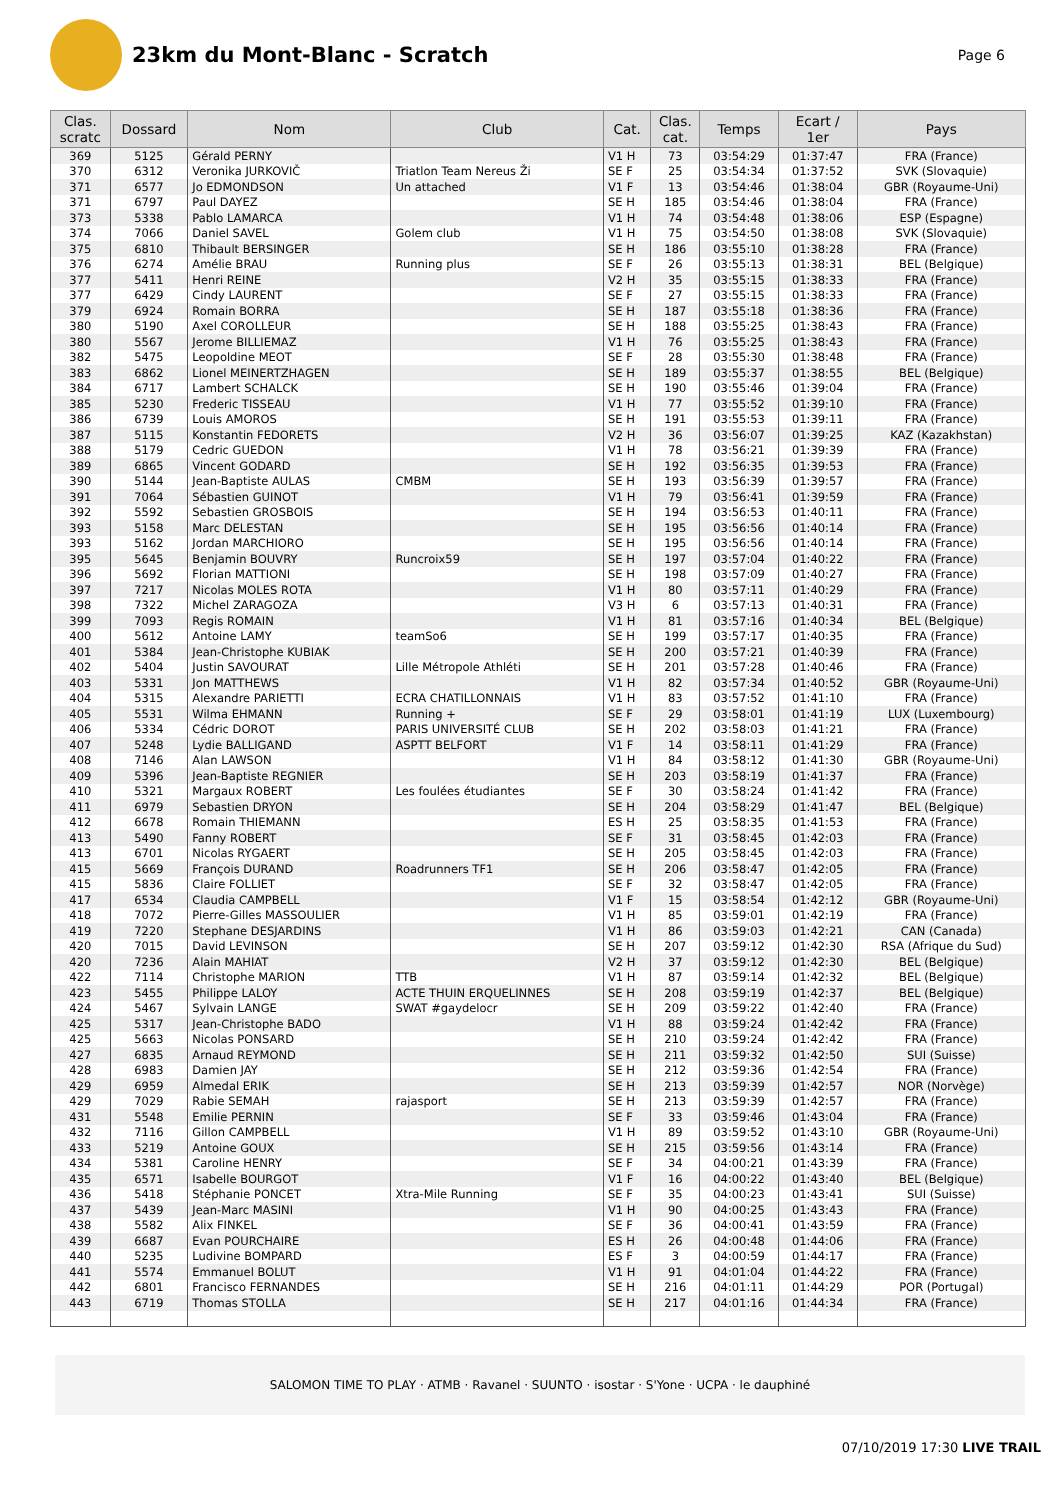23km du Mont-Blanc - Scratch
Page 6
| Clas. scratc | Dossard | Nom | Club | Cat. | Clas. cat. | Temps | Ecart / 1er | Pays |
| --- | --- | --- | --- | --- | --- | --- | --- | --- |
| 369 | 5125 | Gérald PERNY | | V1 H | 73 | 03:54:29 | 01:37:47 | FRA (France) |
| 370 | 6312 | Veronika JURKOVIČ | Triatlon Team Nereus Ži | SE F | 25 | 03:54:34 | 01:37:52 | SVK (Slovaquie) |
| 371 | 6577 | Jo EDMONDSON | Un attached | V1 F | 13 | 03:54:46 | 01:38:04 | GBR (Royaume-Uni) |
| 371 | 6797 | Paul DAYEZ | | SE H | 185 | 03:54:46 | 01:38:04 | FRA (France) |
| 373 | 5338 | Pablo LAMARCA | | V1 H | 74 | 03:54:48 | 01:38:06 | ESP (Espagne) |
| 374 | 7066 | Daniel SAVEL | Golem club | V1 H | 75 | 03:54:50 | 01:38:08 | SVK (Slovaquie) |
| 375 | 6810 | Thibault BERSINGER | | SE H | 186 | 03:55:10 | 01:38:28 | FRA (France) |
| 376 | 6274 | Amélie BRAU | Running plus | SE F | 26 | 03:55:13 | 01:38:31 | BEL (Belgique) |
| 377 | 5411 | Henri REINE | | V2 H | 35 | 03:55:15 | 01:38:33 | FRA (France) |
| 377 | 6429 | Cindy LAURENT | | SE F | 27 | 03:55:15 | 01:38:33 | FRA (France) |
| 379 | 6924 | Romain BORRA | | SE H | 187 | 03:55:18 | 01:38:36 | FRA (France) |
| 380 | 5190 | Axel COROLLEUR | | SE H | 188 | 03:55:25 | 01:38:43 | FRA (France) |
| 380 | 5567 | Jerome BILLIEMAZ | | V1 H | 76 | 03:55:25 | 01:38:43 | FRA (France) |
| 382 | 5475 | Leopoldine MEOT | | SE F | 28 | 03:55:30 | 01:38:48 | FRA (France) |
| 383 | 6862 | Lionel MEINERTZHAGEN | | SE H | 189 | 03:55:37 | 01:38:55 | BEL (Belgique) |
| 384 | 6717 | Lambert SCHALCK | | SE H | 190 | 03:55:46 | 01:39:04 | FRA (France) |
| 385 | 5230 | Frederic TISSEAU | | V1 H | 77 | 03:55:52 | 01:39:10 | FRA (France) |
| 386 | 6739 | Louis AMOROS | | SE H | 191 | 03:55:53 | 01:39:11 | FRA (France) |
| 387 | 5115 | Konstantin FEDORETS | | V2 H | 36 | 03:56:07 | 01:39:25 | KAZ (Kazakhstan) |
| 388 | 5179 | Cedric GUEDON | | V1 H | 78 | 03:56:21 | 01:39:39 | FRA (France) |
| 389 | 6865 | Vincent GODARD | | SE H | 192 | 03:56:35 | 01:39:53 | FRA (France) |
| 390 | 5144 | Jean-Baptiste AULAS | CMBM | SE H | 193 | 03:56:39 | 01:39:57 | FRA (France) |
| 391 | 7064 | Sébastien GUINOT | | V1 H | 79 | 03:56:41 | 01:39:59 | FRA (France) |
| 392 | 5592 | Sebastien GROSBOIS | | SE H | 194 | 03:56:53 | 01:40:11 | FRA (France) |
| 393 | 5158 | Marc DELESTAN | | SE H | 195 | 03:56:56 | 01:40:14 | FRA (France) |
| 393 | 5162 | Jordan MARCHIORO | | SE H | 195 | 03:56:56 | 01:40:14 | FRA (France) |
| 395 | 5645 | Benjamin BOUVRY | Runcroix59 | SE H | 197 | 03:57:04 | 01:40:22 | FRA (France) |
| 396 | 5692 | Florian MATTIONI | | SE H | 198 | 03:57:09 | 01:40:27 | FRA (France) |
| 397 | 7217 | Nicolas MOLES ROTA | | V1 H | 80 | 03:57:11 | 01:40:29 | FRA (France) |
| 398 | 7322 | Michel ZARAGOZA | | V3 H | 6 | 03:57:13 | 01:40:31 | FRA (France) |
| 399 | 7093 | Regis ROMAIN | | V1 H | 81 | 03:57:16 | 01:40:34 | BEL (Belgique) |
| 400 | 5612 | Antoine LAMY | teamSo6 | SE H | 199 | 03:57:17 | 01:40:35 | FRA (France) |
| 401 | 5384 | Jean-Christophe KUBIAK | | SE H | 200 | 03:57:21 | 01:40:39 | FRA (France) |
| 402 | 5404 | Justin SAVOURAT | Lille Métropole Athléti | SE H | 201 | 03:57:28 | 01:40:46 | FRA (France) |
| 403 | 5331 | Jon MATTHEWS | | V1 H | 82 | 03:57:34 | 01:40:52 | GBR (Royaume-Uni) |
| 404 | 5315 | Alexandre PARIETTI | ECRA CHATILLONNAIS | V1 H | 83 | 03:57:52 | 01:41:10 | FRA (France) |
| 405 | 5531 | Wilma EHMANN | Running + | SE F | 29 | 03:58:01 | 01:41:19 | LUX (Luxembourg) |
| 406 | 5334 | Cédric DOROT | PARIS UNIVERSITÉ CLUB | SE H | 202 | 03:58:03 | 01:41:21 | FRA (France) |
| 407 | 5248 | Lydie BALLIGAND | ASPTT BELFORT | V1 F | 14 | 03:58:11 | 01:41:29 | FRA (France) |
| 408 | 7146 | Alan LAWSON | | V1 H | 84 | 03:58:12 | 01:41:30 | GBR (Royaume-Uni) |
| 409 | 5396 | Jean-Baptiste REGNIER | | SE H | 203 | 03:58:19 | 01:41:37 | FRA (France) |
| 410 | 5321 | Margaux ROBERT | Les foulées étudiantes | SE F | 30 | 03:58:24 | 01:41:42 | FRA (France) |
| 411 | 6979 | Sebastien DRYON | | SE H | 204 | 03:58:29 | 01:41:47 | BEL (Belgique) |
| 412 | 6678 | Romain THIEMANN | | ES H | 25 | 03:58:35 | 01:41:53 | FRA (France) |
| 413 | 5490 | Fanny ROBERT | | SE F | 31 | 03:58:45 | 01:42:03 | FRA (France) |
| 413 | 6701 | Nicolas RYGAERT | | SE H | 205 | 03:58:45 | 01:42:03 | FRA (France) |
| 415 | 5669 | François DURAND | Roadrunners TF1 | SE H | 206 | 03:58:47 | 01:42:05 | FRA (France) |
| 415 | 5836 | Claire FOLLIET | | SE F | 32 | 03:58:47 | 01:42:05 | FRA (France) |
| 417 | 6534 | Claudia CAMPBELL | | V1 F | 15 | 03:58:54 | 01:42:12 | GBR (Royaume-Uni) |
| 418 | 7072 | Pierre-Gilles MASSOULIER | | V1 H | 85 | 03:59:01 | 01:42:19 | FRA (France) |
| 419 | 7220 | Stephane DESJARDINS | | V1 H | 86 | 03:59:03 | 01:42:21 | CAN (Canada) |
| 420 | 7015 | David LEVINSON | | SE H | 207 | 03:59:12 | 01:42:30 | RSA (Afrique du Sud) |
| 420 | 7236 | Alain MAHIAT | | V2 H | 37 | 03:59:12 | 01:42:30 | BEL (Belgique) |
| 422 | 7114 | Christophe MARION | TTB | V1 H | 87 | 03:59:14 | 01:42:32 | BEL (Belgique) |
| 423 | 5455 | Philippe LALOY | ACTE THUIN ERQUELINNES | SE H | 208 | 03:59:19 | 01:42:37 | BEL (Belgique) |
| 424 | 5467 | Sylvain LANGE | SWAT #gaydelocr | SE H | 209 | 03:59:22 | 01:42:40 | FRA (France) |
| 425 | 5317 | Jean-Christophe BADO | | V1 H | 88 | 03:59:24 | 01:42:42 | FRA (France) |
| 425 | 5663 | Nicolas PONSARD | | SE H | 210 | 03:59:24 | 01:42:42 | FRA (France) |
| 427 | 6835 | Arnaud REYMOND | | SE H | 211 | 03:59:32 | 01:42:50 | SUI (Suisse) |
| 428 | 6983 | Damien JAY | | SE H | 212 | 03:59:36 | 01:42:54 | FRA (France) |
| 429 | 6959 | Almedal ERIK | | SE H | 213 | 03:59:39 | 01:42:57 | NOR (Norvège) |
| 429 | 7029 | Rabie SEMAH | rajasport | SE H | 213 | 03:59:39 | 01:42:57 | FRA (France) |
| 431 | 5548 | Emilie PERNIN | | SE F | 33 | 03:59:46 | 01:43:04 | FRA (France) |
| 432 | 7116 | Gillon CAMPBELL | | V1 H | 89 | 03:59:52 | 01:43:10 | GBR (Royaume-Uni) |
| 433 | 5219 | Antoine GOUX | | SE H | 215 | 03:59:56 | 01:43:14 | FRA (France) |
| 434 | 5381 | Caroline HENRY | | SE F | 34 | 04:00:21 | 01:43:39 | FRA (France) |
| 435 | 6571 | Isabelle BOURGOT | | V1 F | 16 | 04:00:22 | 01:43:40 | BEL (Belgique) |
| 436 | 5418 | Stéphanie PONCET | Xtra-Mile Running | SE F | 35 | 04:00:23 | 01:43:41 | SUI (Suisse) |
| 437 | 5439 | Jean-Marc MASINI | | V1 H | 90 | 04:00:25 | 01:43:43 | FRA (France) |
| 438 | 5582 | Alix FINKEL | | SE F | 36 | 04:00:41 | 01:43:59 | FRA (France) |
| 439 | 6687 | Evan POURCHAIRE | | ES H | 26 | 04:00:48 | 01:44:06 | FRA (France) |
| 440 | 5235 | Ludivine BOMPARD | | ES F | 3 | 04:00:59 | 01:44:17 | FRA (France) |
| 441 | 5574 | Emmanuel BOLUT | | V1 H | 91 | 04:01:04 | 01:44:22 | FRA (France) |
| 442 | 6801 | Francisco FERNANDES | | SE H | 216 | 04:01:11 | 01:44:29 | POR (Portugal) |
| 443 | 6719 | Thomas STOLLA | | SE H | 217 | 04:01:16 | 01:44:34 | FRA (France) |
SALOMON TIME TO PLAY · ATMB · Ravanel · SUUNTO · isostar · S'Yone · UCPA · le dauphiné
07/10/2019 17:30 LIVE TRAIL